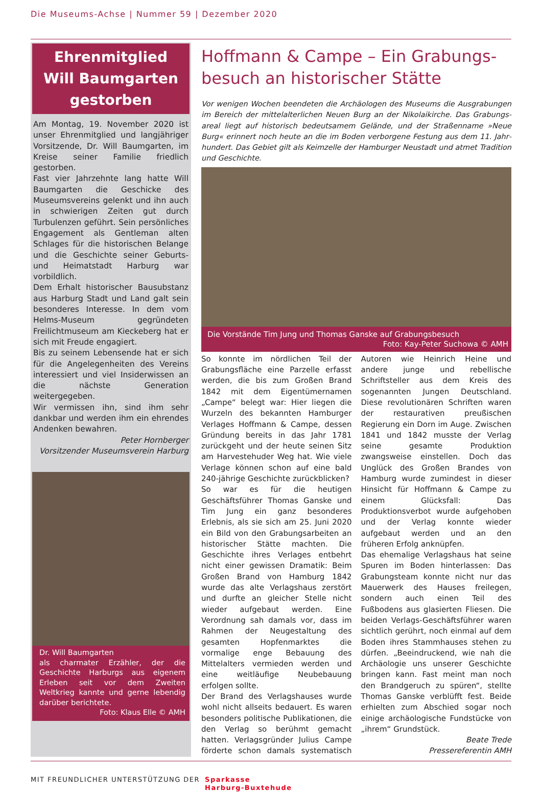Die Museums-Achse | Nummer 59 | Dezember 2020
Ehrenmitglied
Will Baumgarten
gestorben
Am Montag, 19. November 2020 ist unser Ehrenmitglied und langjähriger Vorsitzende, Dr. Will Baumgarten, im Kreise seiner Familie friedlich gestorben.
Fast vier Jahrzehnte lang hatte Will Baumgarten die Geschicke des Museumsvereins gelenkt und ihn auch in schwierigen Zeiten gut durch Turbulenzen geführt. Sein persönliches Engagement als Gentleman alten Schlages für die historischen Belange und die Geschichte seiner Geburts- und Heimatstadt Harburg war vorbildlich.
Dem Erhalt historischer Bausubstanz aus Harburg Stadt und Land galt sein besonderes Interesse. In dem vom Helms-Museum gegründeten Freilichtmuseum am Kieckeberg hat er sich mit Freude engagiert.
Bis zu seinem Lebensende hat er sich für die Angelegenheiten des Vereins interessiert und viel Insiderwissen an die nächste Generation weitergegeben.
Wir vermissen ihn, sind ihm sehr dankbar und werden ihm ein ehrendes Andenken bewahren.
Peter Hornberger
Vorsitzender Museumsverein Harburg
Dr. Will Baumgarten
als charmater Erzähler, der die Geschichte Harburgs aus eigenem Erleben seit vor dem Zweiten Weltkrieg kannte und gerne lebendig darüber berichtete.
Foto: Klaus Elle © AMH
Hoffmann & Campe – Ein Grabungs-besuch an historischer Stätte
Vor wenigen Wochen beendeten die Archäologen des Museums die Ausgrabungen im Bereich der mittelalterlichen Neuen Burg an der Nikolaikirche. Das Grabungs­areal liegt auf historisch bedeutsamem Gelände, und der Straßenname »Neue Burg« erinnert noch heute an die im Boden verborgene Festung aus dem 11. Jahr­hundert. Das Gebiet gilt als Keimzelle der Hamburger Neustadt und atmet Tradi­tion und Geschichte.
Die Vorstände Tim Jung und Thomas Ganske auf Grabungsbesuch
Foto: Kay-Peter Suchowa © AMH
So konnte im nördlichen Teil der Grabungsfläche eine Parzelle erfasst werden, die bis zum Großen Brand 1842 mit dem Eigentümernamen „Campe“ belegt war: Hier liegen die Wurzeln des bekannten Hamburger Verlages Hoffmann & Campe, dessen Gründung bereits in das Jahr 1781 zurückgeht und der heute seinen Sitz am Harvestehuder Weg hat. Wie viele Verlage können schon auf eine bald 240-jährige Geschichte zurückblicken?
So war es für die heutigen Geschäftsführer Thomas Ganske und Tim Jung ein ganz besonderes Erlebnis, als sie sich am 25. Juni 2020 ein Bild von den Grabungsarbeiten an historischer Stätte machten. Die Geschichte ihres Verlages entbehrt nicht einer gewissen Dramatik: Beim Großen Brand von Hamburg 1842 wurde das alte Verlagshaus zerstört und durfte an gleicher Stelle nicht wieder aufgebaut werden. Eine Verordnung sah damals vor, dass im Rahmen der Neugestaltung des gesamten Hopfenmarktes die vormalige enge Bebauung des Mittelalters vermieden werden und eine weitläufige Neubebauung erfolgen sollte.
Der Brand des Verlagshauses wurde wohl nicht allseits bedauert. Es waren besonders politische Publikationen, die den Verlag so berühmt gemacht hatten. Verlagsgründer Julius Campe förderte schon damals systematisch Autoren wie Heinrich Heine und andere junge und rebellische Schriftsteller aus dem Kreis des sogenannten Jungen Deutschland. Diese revolutionären Schriften waren der restaurativen preußischen Regierung ein Dorn im Auge. Zwischen 1841 und 1842 musste der Verlag seine gesamte Produktion zwangsweise einstellen. Doch das Unglück des Großen Brandes von Hamburg wurde zumindest in dieser Hinsicht für Hoffmann & Campe zu einem Glücksfall: Das Produktionsverbot wurde aufgehoben und der Verlag konnte wieder aufgebaut werden und an den früheren Erfolg anknüpfen.
Das ehemalige Verlagshaus hat seine Spuren im Boden hinterlassen: Das Grabungsteam konnte nicht nur das Mauerwerk des Hauses freilegen, sondern auch einen Teil des Fußbodens aus glasierten Fliesen. Die beiden Verlags-Geschäftsführer waren sichtlich gerührt, noch einmal auf dem Boden ihres Stammhauses stehen zu dürfen. „Beeindruckend, wie nah die Archäologie uns unserer Geschichte bringen kann. Fast meint man noch den Brandgeruch zu spüren“, stellte Thomas Ganske verblüfft fest. Beide erhielten zum Abschied sogar noch einige archäologische Fundstücke von „ihrem“ Grundstück.
Beate Trede
Pressereferentin AMH
MIT FREUNDLICHER UNTERSTÜTZUNG DER Sparkasse
Harburg-Buxtehude